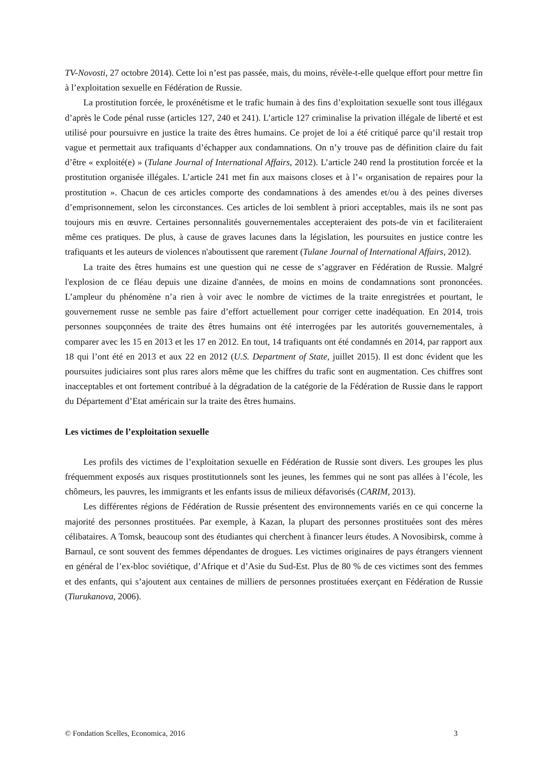TV-Novosti, 27 octobre 2014). Cette loi n’est pas passée, mais, du moins, révèle-t-elle quelque effort pour mettre fin à l’exploitation sexuelle en Fédération de Russie.
La prostitution forcée, le proxénétisme et le trafic humain à des fins d’exploitation sexuelle sont tous illégaux d’après le Code pénal russe (articles 127, 240 et 241). L’article 127 criminalise la privation illégale de liberté et est utilisé pour poursuivre en justice la traite des êtres humains. Ce projet de loi a été critiqué parce qu’il restait trop vague et permettait aux trafiquants d’échapper aux condamnations. On n’y trouve pas de définition claire du fait d’être « exploité(e) » (Tulane Journal of International Affairs, 2012). L’article 240 rend la prostitution forcée et la prostitution organisée illégales. L’article 241 met fin aux maisons closes et à l’« organisation de repaires pour la prostitution ». Chacun de ces articles comporte des condamnations à des amendes et/ou à des peines diverses d’emprisonnement, selon les circonstances. Ces articles de loi semblent à priori acceptables, mais ils ne sont pas toujours mis en œuvre. Certaines personnalités gouvernementales accepteraient des pots-de vin et faciliteraient même ces pratiques. De plus, à cause de graves lacunes dans la législation, les poursuites en justice contre les trafiquants et les auteurs de violences n'aboutissent que rarement (Tulane Journal of International Affairs, 2012).
La traite des êtres humains est une question qui ne cesse de s’aggraver en Fédération de Russie. Malgré l'explosion de ce fléau depuis une dizaine d'années, de moins en moins de condamnations sont prononcées. L’ampleur du phénomène n’a rien à voir avec le nombre de victimes de la traite enregistrées et pourtant, le gouvernement russe ne semble pas faire d’effort actuellement pour corriger cette inadéquation. En 2014, trois personnes soupçonnées de traite des êtres humains ont été interrogées par les autorités gouvernementales, à comparer avec les 15 en 2013 et les 17 en 2012. En tout, 14 trafiquants ont été condamnés en 2014, par rapport aux 18 qui l’ont été en 2013 et aux 22 en 2012 (U.S. Department of State, juillet 2015). Il est donc évident que les poursuites judiciaires sont plus rares alors même que les chiffres du trafic sont en augmentation. Ces chiffres sont inacceptables et ont fortement contribué à la dégradation de la catégorie de la Fédération de Russie dans le rapport du Département d’Etat américain sur la traite des êtres humains.
Les victimes de l’exploitation sexuelle
Les profils des victimes de l’exploitation sexuelle en Fédération de Russie sont divers. Les groupes les plus fréquemment exposés aux risques prostitutionnels sont les jeunes, les femmes qui ne sont pas allées à l’école, les chômeurs, les pauvres, les immigrants et les enfants issus de milieux défavorisés (CARIM, 2013).
Les différentes régions de Fédération de Russie présentent des environnements variés en ce qui concerne la majorité des personnes prostituées. Par exemple, à Kazan, la plupart des personnes prostituées sont des mères célibataires. A Tomsk, beaucoup sont des étudiantes qui cherchent à financer leurs études. A Novosibirsk, comme à Barnaul, ce sont souvent des femmes dépendantes de drogues. Les victimes originaires de pays étrangers viennent en général de l’ex-bloc soviétique, d’Afrique et d’Asie du Sud-Est. Plus de 80 % de ces victimes sont des femmes et des enfants, qui s’ajoutent aux centaines de milliers de personnes prostituées exerçant en Fédération de Russie (Tiurukanova, 2006).
© Fondation Scelles, Economica, 2016 3